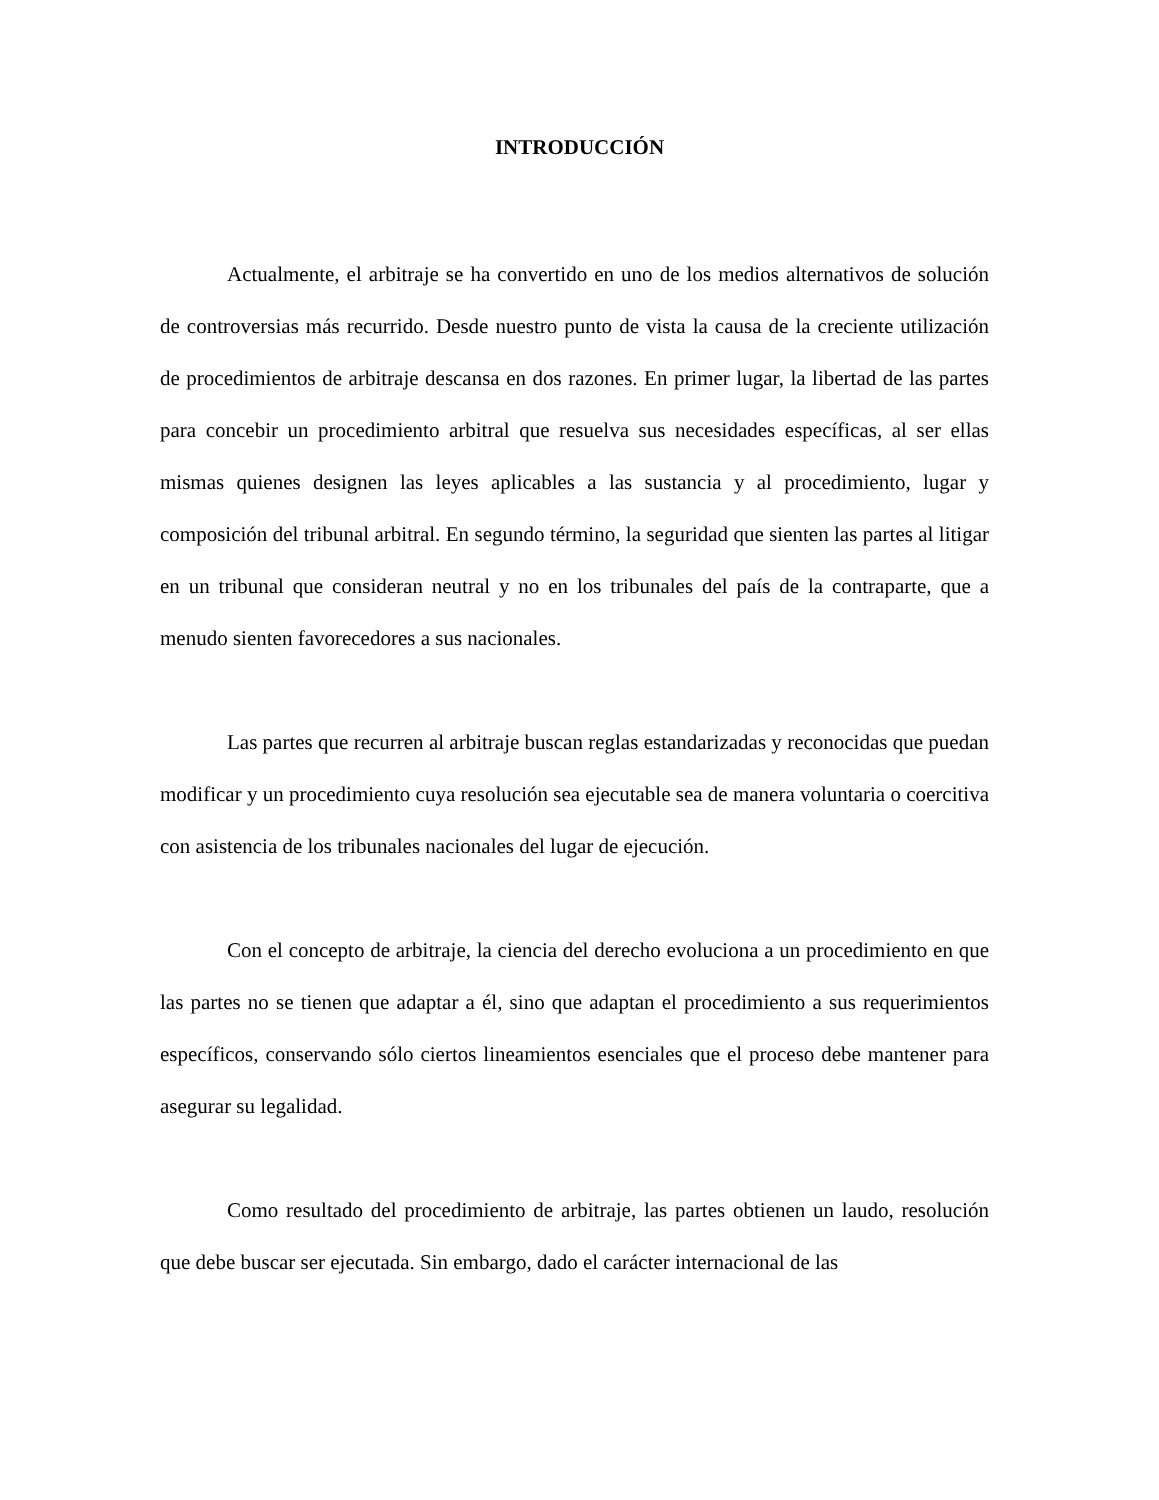INTRODUCCIÓN
Actualmente, el arbitraje se ha convertido en uno de los medios alternativos de solución de controversias más recurrido. Desde nuestro punto de vista la causa de la creciente utilización de procedimientos de arbitraje descansa en dos razones. En primer lugar, la libertad de las partes para concebir un procedimiento arbitral que resuelva sus necesidades específicas, al ser ellas mismas quienes designen las leyes aplicables a las sustancia y al procedimiento, lugar y composición del tribunal arbitral. En segundo término, la seguridad que sienten las partes al litigar en un tribunal que consideran neutral y no en los tribunales del país de la contraparte, que a menudo sienten favorecedores a sus nacionales.
Las partes que recurren al arbitraje buscan reglas estandarizadas y reconocidas que puedan modificar y un procedimiento cuya resolución sea ejecutable sea de manera voluntaria o coercitiva con asistencia de los tribunales nacionales del lugar de ejecución.
Con el concepto de arbitraje, la ciencia del derecho evoluciona a un procedimiento en que las partes no se tienen que adaptar a él, sino que adaptan el procedimiento a sus requerimientos específicos, conservando sólo ciertos lineamientos esenciales que el proceso debe mantener para asegurar su legalidad.
Como resultado del procedimiento de arbitraje, las partes obtienen un laudo, resolución que debe buscar ser ejecutada. Sin embargo, dado el carácter internacional de las